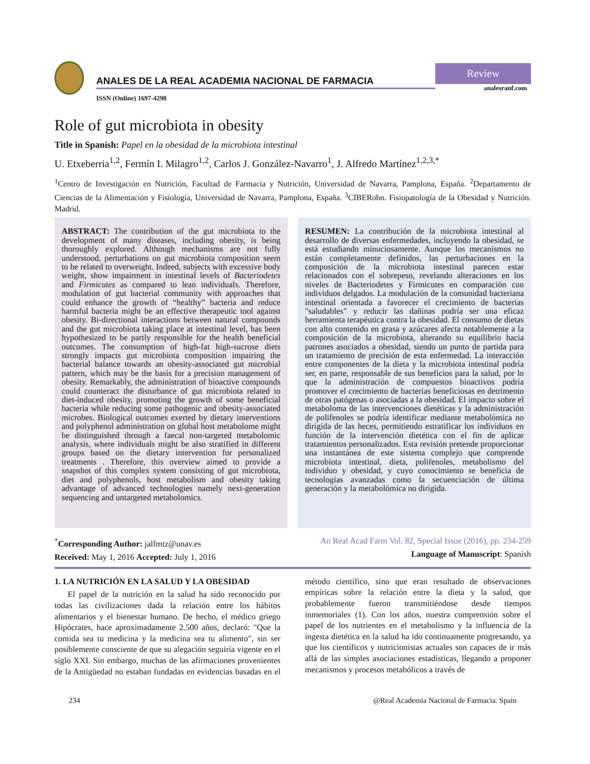ANALES DE LA REAL ACADEMIA NACIONAL DE FARMACIA
ISSN (Online) 1697-4298
Review
analesranf.com
Role of gut microbiota in obesity
Title in Spanish: Papel en la obesidad de la microbiota intestinal
U. Etxeberria<sup>1,2</sup>, Fermín I. Milagro<sup>1,2</sup>, Carlos J. González-Navarro<sup>1</sup>, J. Alfredo Martínez<sup>1,2,3,*</sup>
<sup>1</sup> Centro de Investigación en Nutrición, Facultad de Farmacia y Nutrición, Universidad de Navarra, Pamplona, España. <sup>2</sup>Departamento de Ciencias de la Alimentación y Fisiología, Universidad de Navarra, Pamplona, España. <sup>3</sup>CIBERobn. Fisiopatología de la Obesidad y Nutrición. Madrid.
ABSTRACT: The contribution of the gut microbiota to the development of many diseases, including obesity, is being thoroughly explored. Although mechanisms are not fully understood, perturbations on gut microbiota composition seem to be related to overweight. Indeed, subjects with excessive body weight, show impairment in intestinal levels of Bacteriodetes and Firmicutes as compared to lean individuals. Therefore, modulation of gut bacterial community with approaches that could enhance the growth of “healthy” bacteria and reduce harmful bacteria might be an effective therapeutic tool against obesity. Bi-directional interactions between natural compounds and the gut microbiota taking place at intestinal level, has been hypothesized to be partly responsible for the health beneficial outcomes. The consumption of high-fat high-sucrose diets strongly impacts gut microbiota composition impairing the bacterial balance towards an obesity-associated gut microbial pattern, which may be the basis for a precision management of obesity. Remarkably, the administration of bioactive compounds could counteract the disturbance of gut microbiota related to diet-induced obesity, promoting the growth of some beneficial bacteria while reducing some pathogenic and obesity-associated microbes. Biological outcomes exerted by dietary interventions and polyphenol administration on global host metabolome might be distinguished through a faecal non-targeted metabolomic analysis, where individuals might be also stratified in different groups based on the dietary intervention for personalized treatments . Therefore, this overview aimed to provide a snapshot of this complex system consisting of gut microbiota, diet and polyphenols, host metabolism and obesity taking advantage of advanced technologies namely next-generation sequencing and untargeted metabolomics.
RESUMEN: La contribución de la microbiota intestinal al desarrollo de diversas enfermedades, incluyendo la obesidad, se está estudiando minuciosamente. Aunque los mecanismos no están completamente definidos, las perturbaciones en la composición de la microbiota intestinal parecen estar relacionados con el sobrepeso, revelando alteraciones en los niveles de Bacteriodetes y Firmicutes en comparación con individuos delgados. La modulación de la comunidad bacteriana intestinal orientada a favorecer el crecimiento de bacterias "saludables" y reducir las dañinas podría ser una eficaz herramienta terapéutica contra la obesidad. El consumo de dietas con alto contenido en grasa y azúcares afecta notablemente a la composición de la microbiota, alterando su equilibrio hacia patrones asociados a obesidad, siendo un punto de partida para un tratamiento de precisión de esta enfermedad. La interacción entre componentes de la dieta y la microbiota intestinal podría ser, en parte, responsable de sus beneficios para la salud, por lo que la administración de compuestos bioactivos podría promover el crecimiento de bacterias beneficiosas en detrimento de otras patógenas o asociadas a la obesidad. El impacto sobre el metaboloma de las intervenciones dietéticas y la administración de polifenoles se podría identificar mediante metabolómica no dirigida de las heces, permitiendo estratificar los individuos en función de la intervención dietética con el fin de aplicar tratamientos personalizados. Esta revisión pretende proporcionar una instantánea de este sistema complejo que comprende microbiota intestinal, dieta, polifenoles, metabolismo del individuo y obesidad, y cuyo conocimiento se beneficia de tecnologías avanzadas como la secuenciación de última generación y la metabolómica no dirigida.
<sup>*</sup> Corresponding Author: jalfmtz@unav.es
Received: May 1, 2016 Accepted: July 1, 2016
An Real Acad Farm Vol. 82, Special Issue (2016), pp. 234-259
Language of Manuscript: Spanish
1. LA NUTRICIÓN EN LA SALUD Y LA OBESIDAD
El papel de la nutrición en la salud ha sido reconocido por todas las civilizaciones dada la relación entre los hábitos alimentarios y el bienestar humano. De hecho, el médico griego Hipócrates, hace aproximadamente 2.500 años, declaró: "Que la comida sea tu medicina y la medicina sea tu alimento", sin ser posiblemente consciente de que su alegación seguiría vigente en el siglo XXI. Sin embargo, muchas de las afirmaciones provenientes de la Antigüedad no estaban fundadas en evidencias basadas en el método científico, sino que eran resultado de observaciones empíricas sobre la relación entre la dieta y la salud, que probablemente fueron transmitiéndose desde tiempos inmemoriales (1). Con los años, nuestra comprensión sobre el papel de los nutrientes en el metabolismo y la influencia de la ingesta dietética en la salud ha ido continuamente progresando, ya que los científicos y nutricionistas actuales son capaces de ir más allá de las simples asociaciones estadísticas, llegando a proponer mecanismos y procesos metabólicos a través de
234 @Real Academia Nacional de Farmacia. Spain